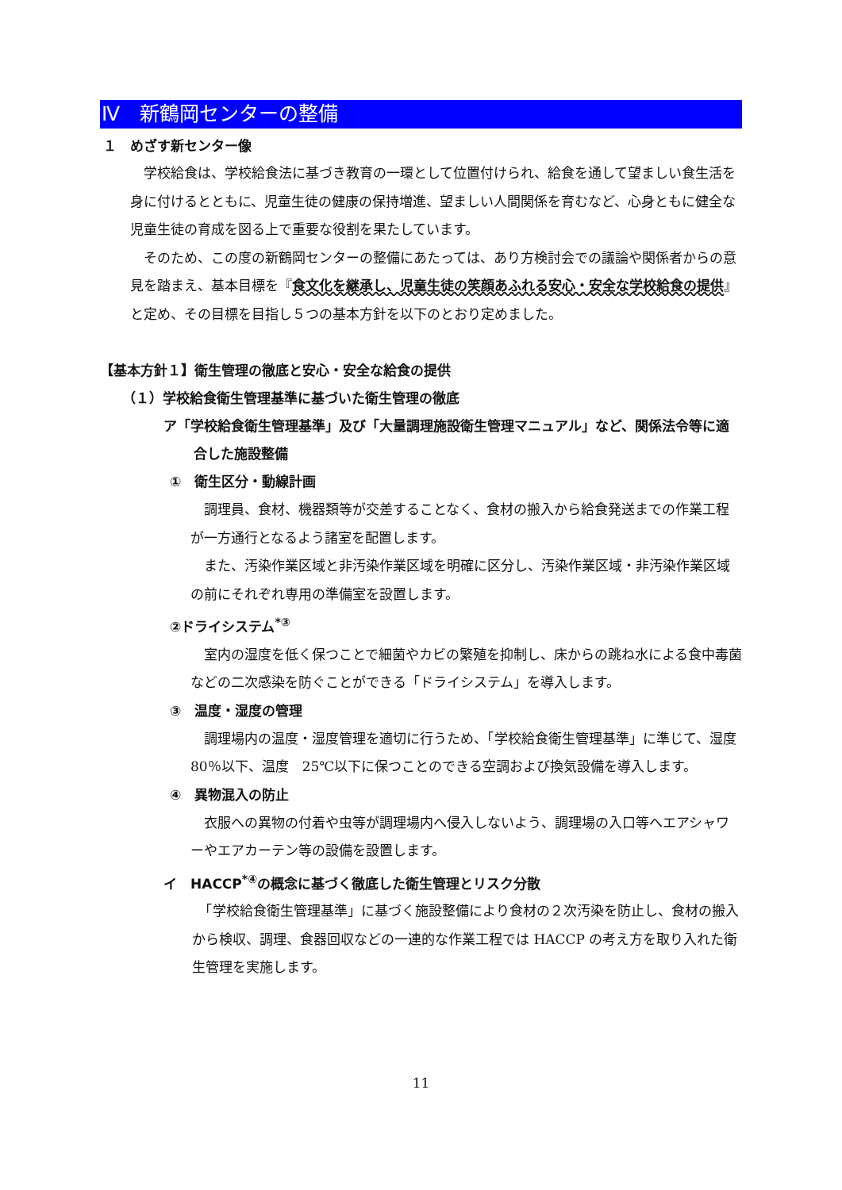Ⅳ　新鶴岡センターの整備
１　めざす新センター像
　学校給食は、学校給食法に基づき教育の一環として位置付けられ、給食を通して望ましい食生活を身に付けるとともに、児童生徒の健康の保持増進、望ましい人間関係を育むなど、心身ともに健全な児童生徒の育成を図る上で重要な役割を果たしています。
　そのため、この度の新鶴岡センターの整備にあたっては、あり方検討会での議論や関係者からの意見を踏まえ、基本目標を『食文化を継承し、児童生徒の笑顔あふれる安心・安全な学校給食の提供』と定め、その目標を目指し５つの基本方針を以下のとおり定めました。
【基本方針１】衛生管理の徹底と安心・安全な給食の提供
（１）学校給食衛生管理基準に基づいた衛生管理の徹底
ア「学校給食衛生管理基準」及び「大量調理施設衛生管理マニュアル」など、関係法令等に適合した施設整備
①　衛生区分・動線計画
　調理員、食材、機器類等が交差することなく、食材の搬入から給食発送までの作業工程が一方通行となるよう諸室を配置します。
　また、汚染作業区域と非汚染作業区域を明確に区分し、汚染作業区域・非汚染作業区域の前にそれぞれ専用の準備室を設置します。
②ドライシステム<sup>*③</sup>
　室内の湿度を低く保つことで細菌やカビの繁殖を抑制し、床からの跳ね水による食中毒菌などの二次感染を防ぐことができる「ドライシステム」を導入します。
③　温度・湿度の管理
　調理場内の温度・湿度管理を適切に行うため、「学校給食衛生管理基準」に準じて、湿度　80％以下、温度　25℃以下に保つことのできる空調および換気設備を導入します。
④　異物混入の防止
　衣服への異物の付着や虫等が調理場内へ侵入しないよう、調理場の入口等へエアシャワーやエアカーテン等の設備を設置します。
イ　HACCP<sup>*④</sup>の概念に基づく徹底した衛生管理とリスク分散
　「学校給食衛生管理基準」に基づく施設整備により食材の２次汚染を防止し、食材の搬入から検収、調理、食器回収などの一連的な作業工程では HACCP の考え方を取り入れた衛生管理を実施します。
11